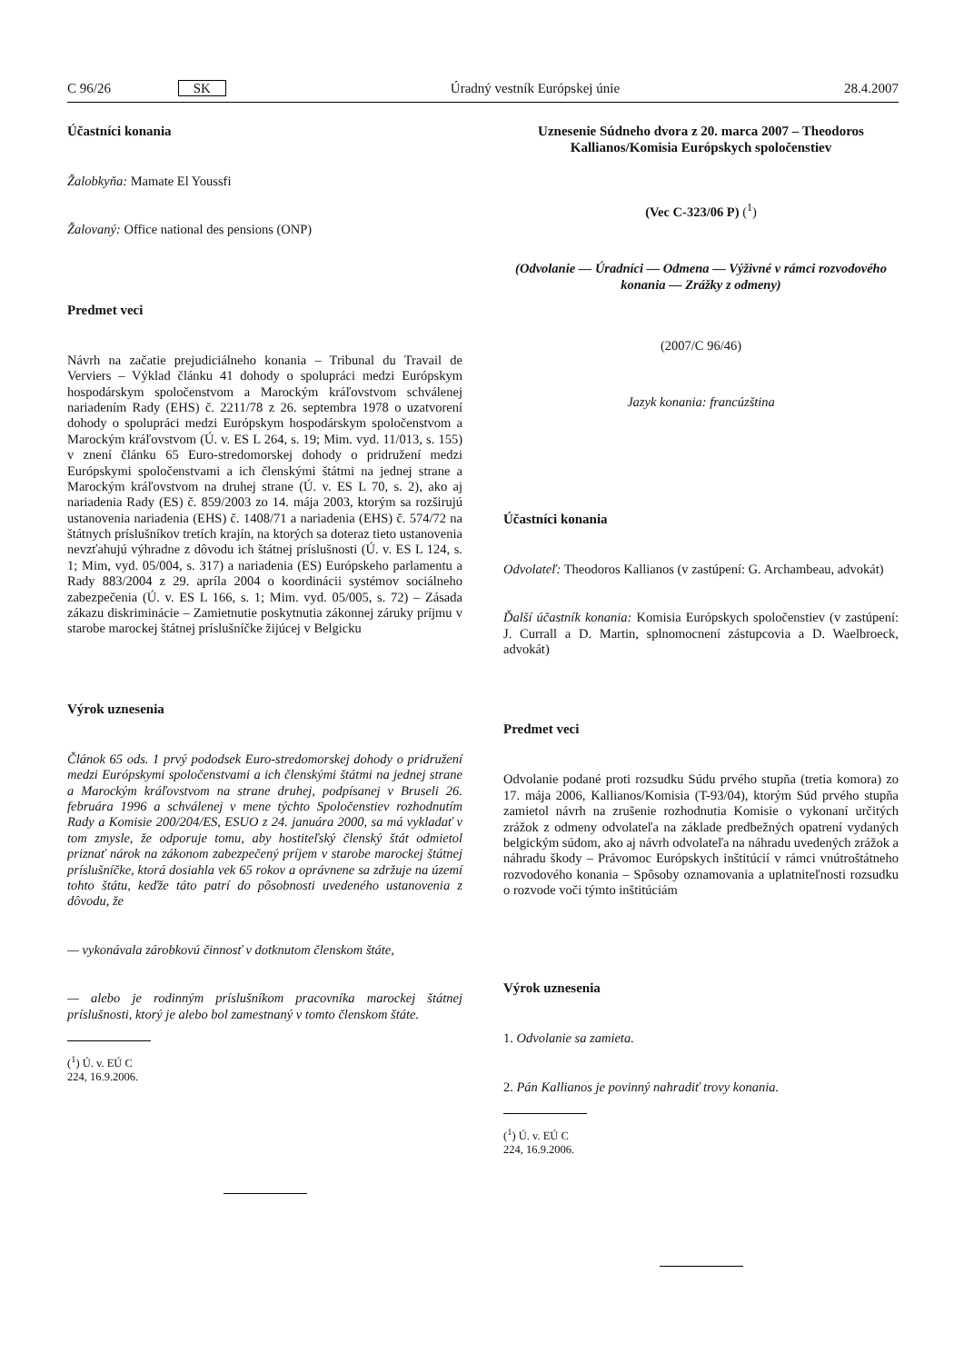C 96/26 SK Úradný vestník Európskej únie 28.4.2007
Účastníci konania
Žalobkyňa: Mamate El Youssfi
Žalovaný: Office national des pensions (ONP)
Predmet veci
Návrh na začatie prejudiciálneho konania – Tribunal du Travail de Verviers – Výklad článku 41 dohody o spolupráci medzi Európskym hospodárskym spoločenstvom a Marockým kráľovstvom schválenej nariadením Rady (EHS) č. 2211/78 z 26. septembra 1978 o uzatvorení dohody o spolupráci medzi Európskym hospodárskym spoločenstvom a Marockým kráľovstvom (Ú. v. ES L 264, s. 19; Mim. vyd. 11/013, s. 155) v znení článku 65 Euro-stredomorskej dohody o pridružení medzi Európskymi spoločenstvami a ich členskými štátmi na jednej strane a Marockým kráľovstvom na druhej strane (Ú. v. ES L 70, s. 2), ako aj nariadenia Rady (ES) č. 859/2003 zo 14. mája 2003, ktorým sa rozširujú ustanovenia nariadenia (EHS) č. 1408/71 a nariadenia (EHS) č. 574/72 na štátnych príslušníkov tretích krajín, na ktorých sa doteraz tieto ustanovenia nevzťahujú výhradne z dôvodu ich štátnej príslušnosti (Ú. v. ES L 124, s. 1; Mim, vyd. 05/004, s. 317) a nariadenia (ES) Európskeho parlamentu a Rady 883/2004 z 29. apríla 2004 o koordinácii systémov sociálneho zabezpečenia (Ú. v. ES L 166, s. 1; Mim. vyd. 05/005, s. 72) – Zásada zákazu diskriminácie – Zamietnutie poskytnutia zákonnej záruky príjmu v starobe marockej štátnej príslušníčke žijúcej v Belgicku
Výrok uznesenia
Článok 65 ods. 1 prvý pododsek Euro-stredomorskej dohody o pridružení medzi Európskymi spoločenstvami a ich členskými štátmi na jednej strane a Marockým kráľovstvom na strane druhej, podpísanej v Bruseli 26. februára 1996 a schválenej v mene týchto Spoločenstiev rozhodnutím Rady a Komisie 200/204/ES, ESUO z 24. januára 2000, sa má vykladať v tom zmysle, že odporuje tomu, aby hostiteľský členský štát odmietol priznať nárok na zákonom zabezpečený príjem v starobe marockej štátnej príslušníčke, ktorá dosiahla vek 65 rokov a oprávnene sa zdržuje na území tohto štátu, keďže táto patrí do pôsobnosti uvedeného ustanovenia z dôvodu, že
— vykonávala zárobkovú činnosť v dotknutom členskom štáte,
— alebo je rodinným príslušníkom pracovníka marockej štátnej príslušnosti, ktorý je alebo bol zamestnaný v tomto členskom štáte.
(<sup>1</sup>) Ú. v. EÚ C 224, 16.9.2006.
Uznesenie Súdneho dvora z 20. marca 2007 – Theodoros Kallianos/Komisia Európskych spoločenstiev
(Vec C-323/06 P) (<sup>1</sup>)
(Odvolanie — Úradníci — Odmena — Výživné v rámci rozvodového konania — Zrážky z odmeny)
(2007/C 96/46)
Jazyk konania: francúzština
Účastníci konania
Odvolateľ: Theodoros Kallianos (v zastúpení: G. Archambeau, advokát)
Ďalší účastník konania: Komisia Európskych spoločenstiev (v zastúpení: J. Currall a D. Martin, splnomocnení zástupcovia a D. Waelbroeck, advokát)
Predmet veci
Odvolanie podané proti rozsudku Súdu prvého stupňa (tretia komora) zo 17. mája 2006, Kallianos/Komisia (T-93/04), ktorým Súd prvého stupňa zamietol návrh na zrušenie rozhodnutia Komisie o vykonaní určitých zrážok z odmeny odvolateľa na základe predbežných opatrení vydaných belgickým súdom, ako aj návrh odvolateľa na náhradu uvedených zrážok a náhradu škody – Právomoc Európskych inštitúcií v rámci vnútroštátneho rozvodového konania – Spôsoby oznamovania a uplatniteľnosti rozsudku o rozvode voči týmto inštitúciám
Výrok uznesenia
1. Odvolanie sa zamieta.
2. Pán Kallianos je povinný nahradiť trovy konania.
(<sup>1</sup>) Ú. v. EÚ C 224, 16.9.2006.